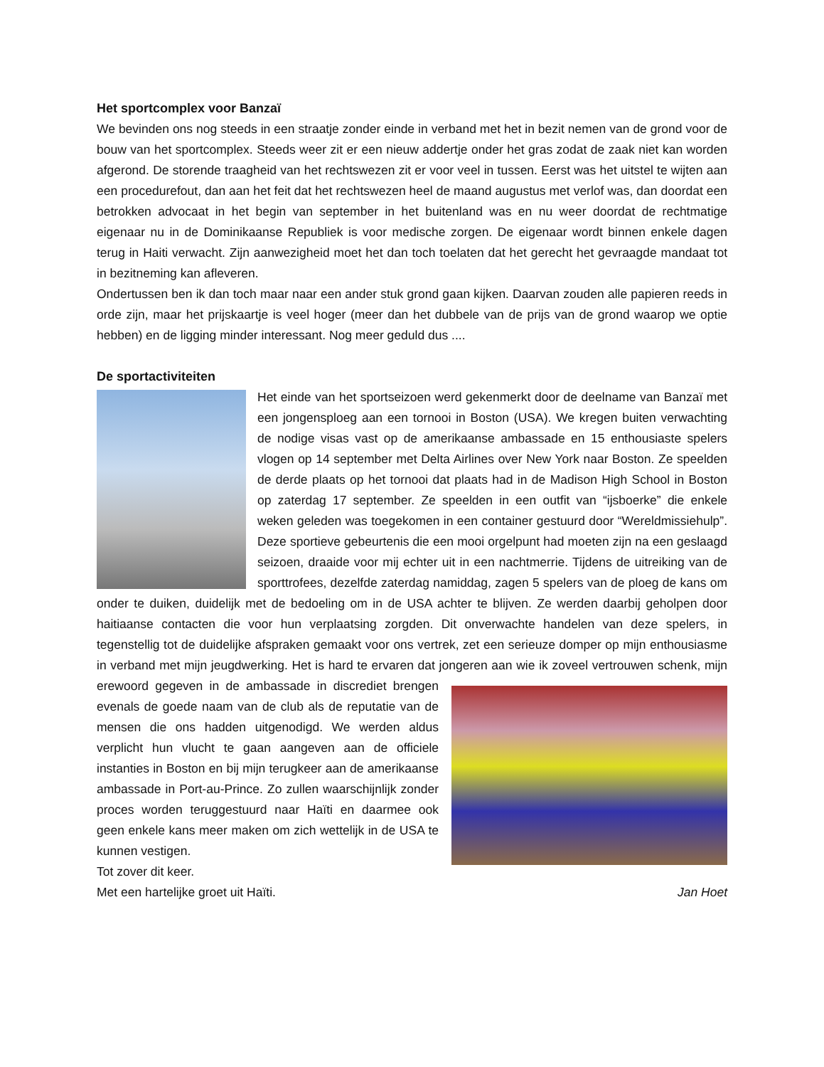Het sportcomplex voor Banzaï
We bevinden ons nog steeds in een straatje zonder einde in verband met het in bezit nemen van de grond voor de bouw van het sportcomplex. Steeds weer zit er een nieuw addertje onder het gras zodat de zaak niet kan worden afgerond. De storende traagheid van het rechtswezen zit er voor veel in tussen. Eerst was het uitstel te wijten aan een procedurefout, dan aan het feit dat het rechtswezen heel de maand augustus met verlof was, dan doordat een betrokken advocaat in het begin van september in het buitenland was en nu weer doordat de rechtmatige eigenaar nu in de Dominikaanse Republiek is voor medische zorgen. De eigenaar wordt binnen enkele dagen terug in Haiti verwacht. Zijn aanwezigheid moet het dan toch toelaten dat het gerecht het gevraagde mandaat tot in bezitneming kan afleveren.
Ondertussen ben ik dan toch maar naar een ander stuk grond gaan kijken. Daarvan zouden alle papieren reeds in orde zijn, maar het prijskaartje is veel hoger (meer dan het dubbele van de prijs van de grond waarop we optie hebben) en de ligging minder interessant. Nog meer geduld dus ....
De sportactiviteiten
Het einde van het sportseizoen werd gekenmerkt door de deelname van Banzaï met een jongensploeg aan een tornooi in Boston (USA). We kregen buiten verwachting de nodige visas vast op de amerikaanse ambassade en 15 enthousiaste spelers vlogen op 14 september met Delta Airlines over New York naar Boston. Ze speelden de derde plaats op het tornooi dat plaats had in de Madison High School in Boston op zaterdag 17 september. Ze speelden in een outfit van “ijsboerke” die enkele weken geleden was toegekomen in een container gestuurd door “Wereldmissiehulp”. Deze sportieve gebeurtenis die een mooi orgelpunt had moeten zijn na een geslaagd seizoen, draaide voor mij echter uit in een nachtmerrie. Tijdens de uitreiking van de sporttrofees, dezelfde zaterdag namiddag, zagen 5 spelers van de ploeg de kans om onder te duiken, duidelijk met de bedoeling om in de USA achter te blijven. Ze werden daarbij geholpen door haitiaanse contacten die voor hun verplaatsing zorgden. Dit onverwachte handelen van deze spelers, in tegenstellig tot de duidelijke afspraken gemaakt voor ons vertrek, zet een serieuze domper op mijn enthousiasme in verband met mijn jeugdwerking. Het is hard te ervaren dat jongeren aan wie ik zoveel vertrouwen schenk, mijn erewoord gegeven in de ambassade in discrediet brengen evenals de goede naam van de club als de reputatie van de mensen die ons hadden uitgenodigd. We werden aldus verplicht hun vlucht te gaan aangeven aan de officiele instanties in Boston en bij mijn terugkeer aan de amerikaanse ambassade in Port-au-Prince. Zo zullen waarschijnlijk zonder proces worden teruggestuurd naar Haïti en daarmee ook geen enkele kans meer maken om zich wettelijk in de USA te kunnen vestigen.
Tot zover dit keer.
Met een hartelijke groet uit Haïti. Jan Hoet